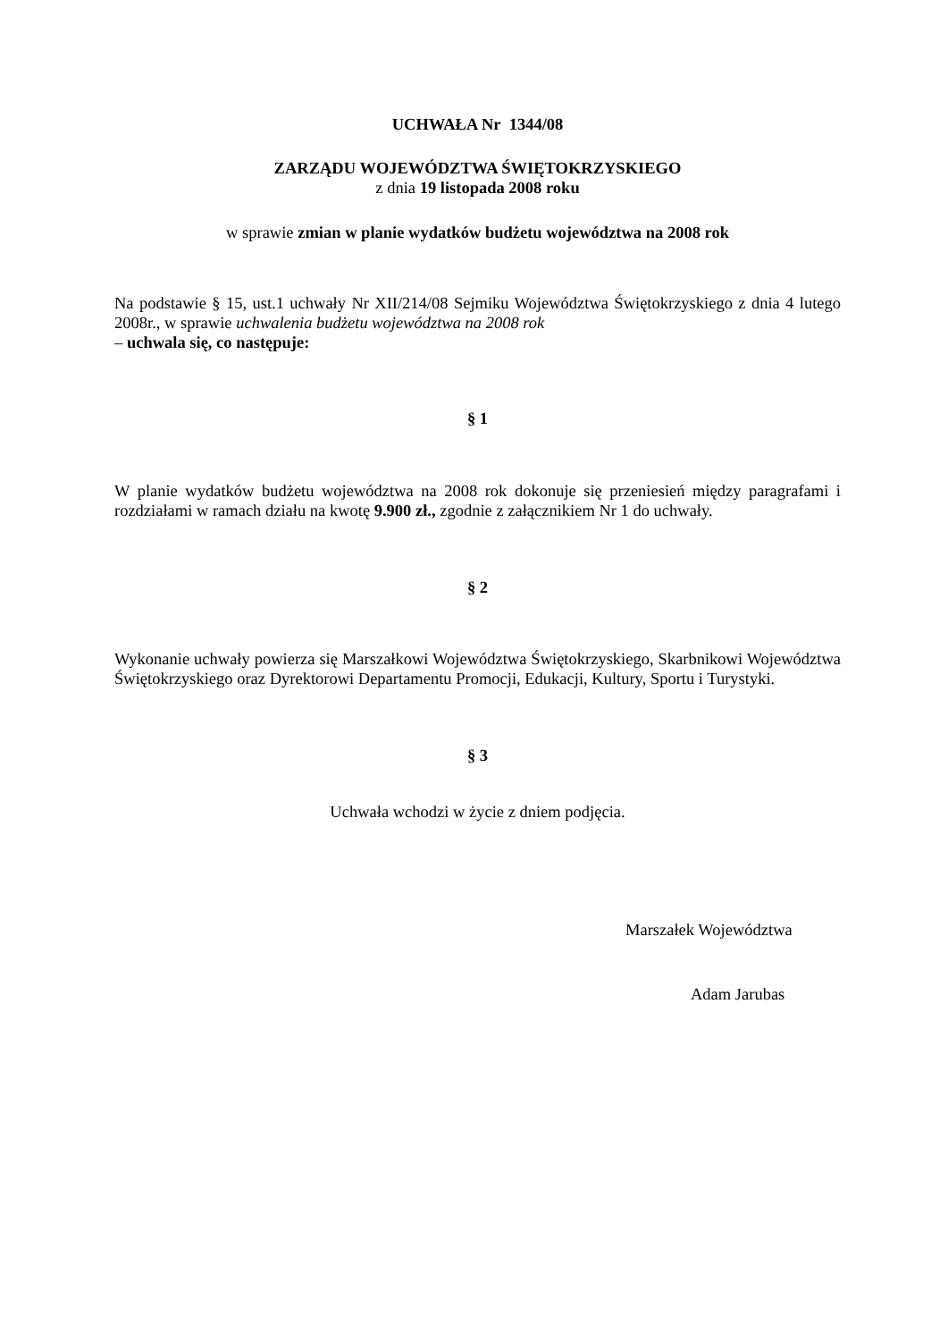UCHWAŁA Nr 1344/08
ZARZĄDU WOJEWÓDZTWA ŚWIĘTOKRZYSKIEGO
z dnia 19 listopada 2008 roku
w sprawie zmian w planie wydatków budżetu województwa na 2008 rok
Na podstawie § 15, ust.1 uchwały Nr XII/214/08 Sejmiku Województwa Świętokrzyskiego z dnia 4 lutego 2008r., w sprawie uchwalenia budżetu województwa na 2008 rok
– uchwala się, co następuje:
§ 1
W planie wydatków budżetu województwa na 2008 rok dokonuje się przeniesień między paragrafami i rozdziałami w ramach działu na kwotę 9.900 zł., zgodnie z załącznikiem Nr 1 do uchwały.
§ 2
Wykonanie uchwały powierza się Marszałkowi Województwa Świętokrzyskiego, Skarbnikowi Województwa Świętokrzyskiego oraz Dyrektorowi Departamentu Promocji, Edukacji, Kultury, Sportu i Turystyki.
§ 3
Uchwała wchodzi w życie z dniem podjęcia.
Marszałek Województwa
Adam Jarubas